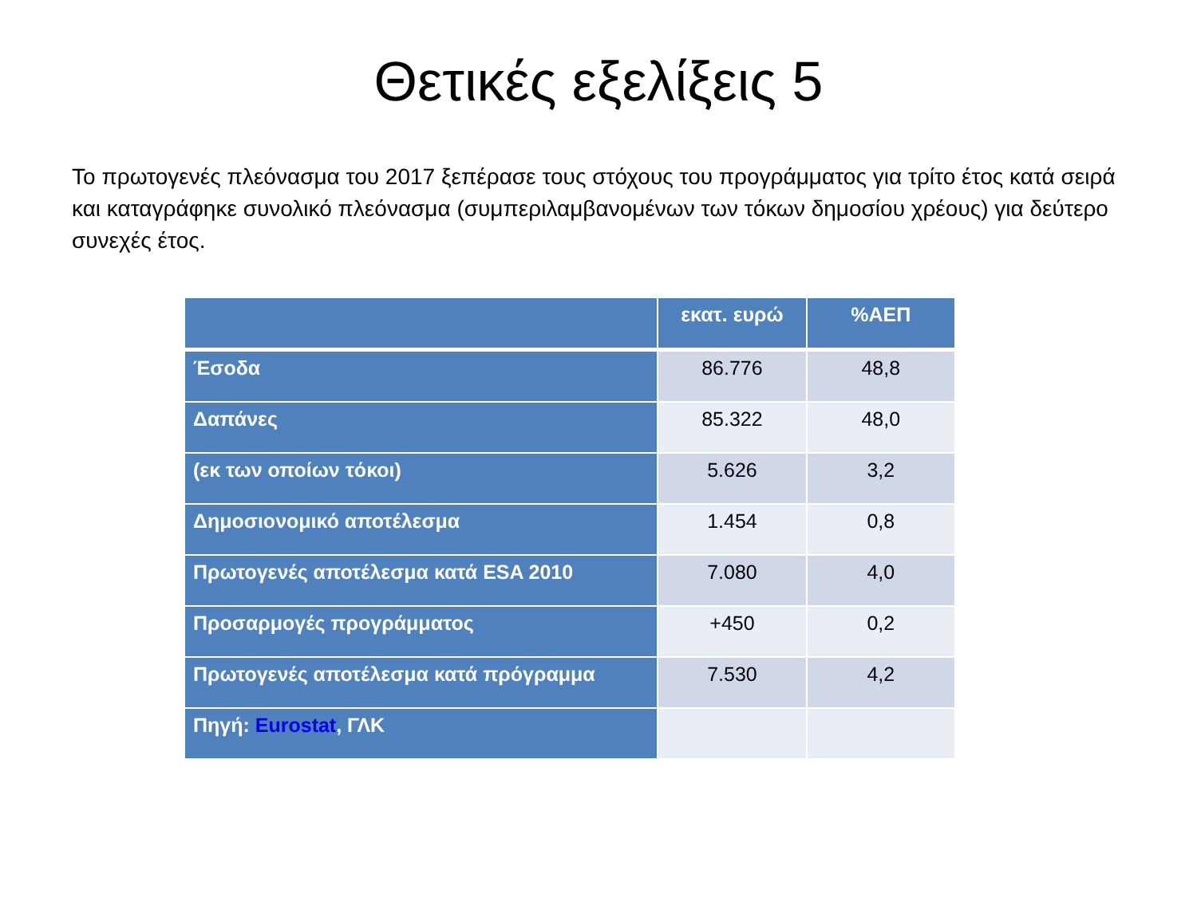Θετικές εξελίξεις 5
Το πρωτογενές πλεόνασμα του 2017 ξεπέρασε τους στόχους του προγράμματος για τρίτο έτος κατά σειρά και καταγράφηκε συνολικό πλεόνασμα (συμπεριλαμβανομένων των τόκων δημοσίου χρέους) για δεύτερο συνεχές έτος.
| | εκατ. ευρώ | %ΑΕΠ |
| --- | --- | --- |
| Έσοδα | 86.776 | 48,8 |
| Δαπάνες | 85.322 | 48,0 |
| (εκ των οποίων τόκοι) | 5.626 | 3,2 |
| Δημοσιονομικό αποτέλεσμα | 1.454 | 0,8 |
| Πρωτογενές αποτέλεσμα κατά ESA 2010 | 7.080 | 4,0 |
| Προσαρμογές προγράμματος | +450 | 0,2 |
| Πρωτογενές αποτέλεσμα κατά πρόγραμμα | 7.530 | 4,2 |
| Πηγή: Eurostat , ΓΛΚ | | |